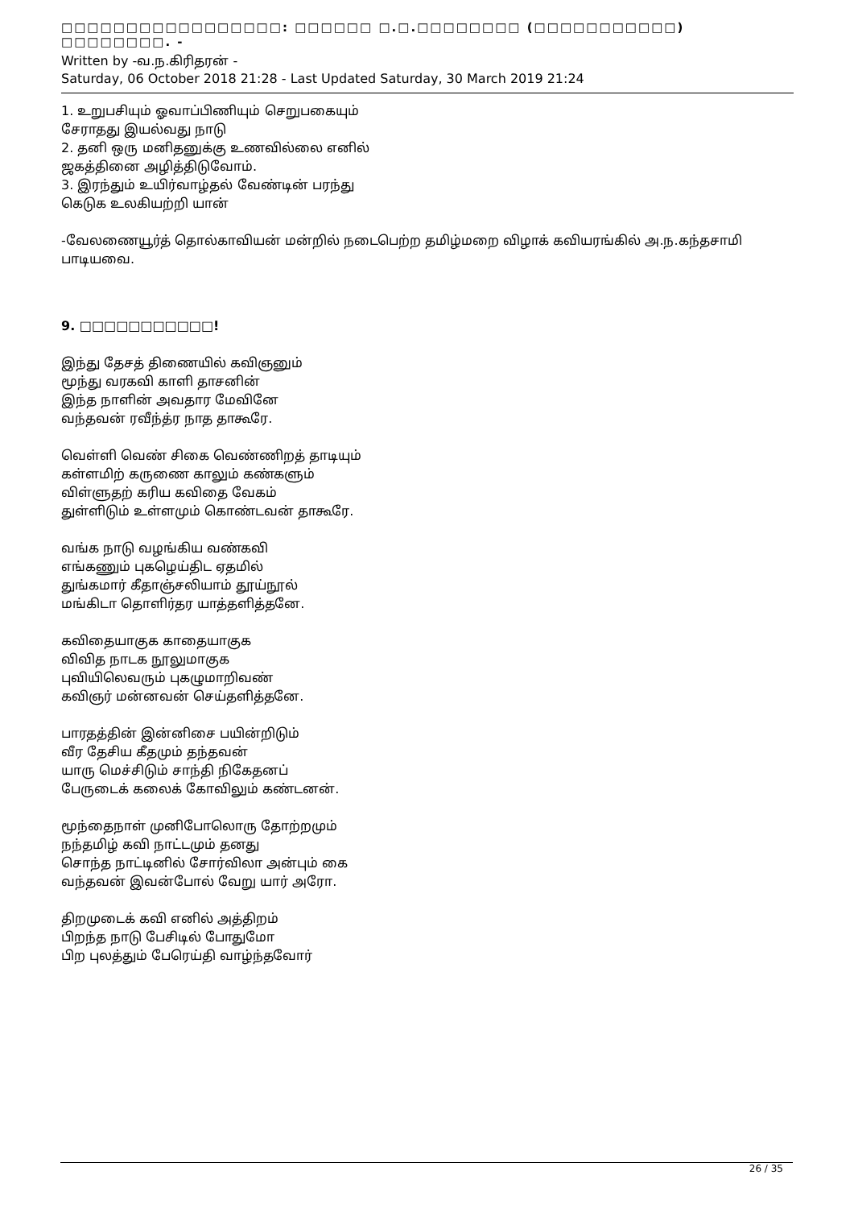□□□□□□□□□□□□□□□□□: □□□□□□ □.□.□□□□□□□□ (□□□□□□□□□□□) □□□□□□□□. -
Written by -வ.ந.கிரிதரன் -
Saturday, 06 October 2018 21:28 - Last Updated Saturday, 30 March 2019 21:24
1. உறுபசியும் ஓவாப்பிணியும் செறுபகையும்
சேராதது இயல்வது நாடு
2. தனி ஒரு மனிதனுக்கு உணவில்லை எனில்
ஜகத்தினை அழித்திடுவோம்.
3. இரந்தும் உயிர்வாழ்தல் வேண்டின் பரந்து
கெடுக உலகியற்றி யான்
-வேலணையூர்த் தொல்காவியன் மன்றில் நடைபெற்ற தமிழ்மறை விழாக் கவியரங்கில் அ.ந.கந்தசாமி பாடியவை.
9. □□□□□□□□□□□!
இந்து தேசத் திணையில் கவிஞனும்
மூந்து வரகவி காளி தாசனின்
இந்த நாளின் அவதார மேவினே
வந்தவன் ரவீந்த்ர நாத தாகூரே.
வெள்ளி வெண் சிகை வெண்ணிறத் தாடியும்
கள்ளமிற் கருணை காலும் கண்களும்
விள்ளுதற் கரிய கவிதை வேகம்
துள்ளிடும் உள்ளமும் கொண்டவன் தாகூரே.
வங்க நாடு வழங்கிய வண்கவி
எங்கணும் புகழெய்திட ஏதமில்
துங்கமார் கீதாஞ்சலியாம் தூய்நூல்
மங்கிடா தொளிர்தர யாத்தளித்தனே.
கவிதையாகுக காதையாகுக
விவித நாடக நூலுமாகுக
புவியிலெவரும் புகழுமாறிவண்
கவிஞர் மன்னவன் செய்தளித்தனே.
பாரதத்தின் இன்னிசை பயின்றிடும்
வீர தேசிய கீதமும் தந்தவன்
யாரு மெச்சிடும் சாந்தி நிகேதனப்
பேருடைக் கலைக் கோவிலும் கண்டனன்.
மூந்தைநாள் முனிபோலொரு தோற்றமும்
நந்தமிழ் கவி நாட்டமும் தனது
சொந்த நாட்டினில் சோர்விலா அன்பும் கை
வந்தவன் இவன்போல் வேறு யார் அரோ.
திறமுடைக் கவி எனில் அத்திறம்
பிறந்த நாடு பேசிடில் போதுமோ
பிற புலத்தும் பேரெய்தி வாழ்ந்தவோர்
26 / 35